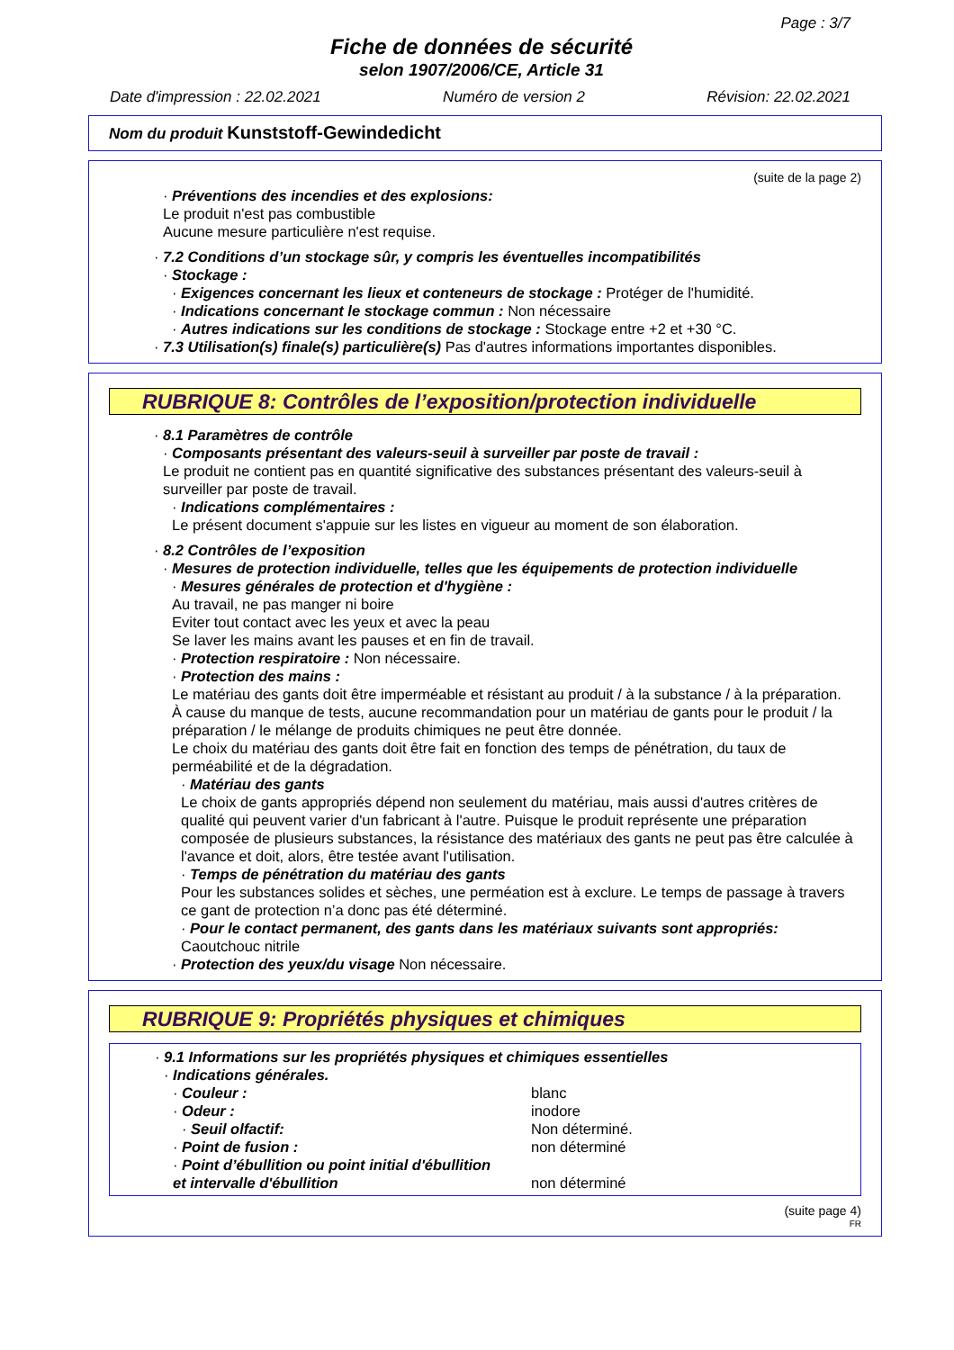Page : 3/7
Fiche de données de sécurité
selon 1907/2006/CE, Article 31
Date d'impression : 22.02.2021 Numéro de version 2 Révision: 22.02.2021
Nom du produit Kunststoff-Gewindedicht
(suite de la page 2)
· Préventions des incendies et des explosions:
Le produit n'est pas combustible
Aucune mesure particulière n'est requise.
· 7.2 Conditions d’un stockage sûr, y compris les éventuelles incompatibilités
· Stockage :
· Exigences concernant les lieux et conteneurs de stockage : Protéger de l'humidité.
· Indications concernant le stockage commun : Non nécessaire
· Autres indications sur les conditions de stockage : Stockage entre +2 et +30 °C.
· 7.3 Utilisation(s) finale(s) particulière(s) Pas d'autres informations importantes disponibles.
RUBRIQUE 8: Contrôles de l’exposition/protection individuelle
· 8.1 Paramètres de contrôle
· Composants présentant des valeurs-seuil à surveiller par poste de travail :
Le produit ne contient pas en quantité significative des substances présentant des valeurs-seuil à surveiller par poste de travail.
· Indications complémentaires :
Le présent document s'appuie sur les listes en vigueur au moment de son élaboration.
· 8.2 Contrôles de l’exposition
· Mesures de protection individuelle, telles que les équipements de protection individuelle
· Mesures générales de protection et d'hygiène :
Au travail, ne pas manger ni boire
Eviter tout contact avec les yeux et avec la peau
Se laver les mains avant les pauses et en fin de travail.
· Protection respiratoire : Non nécessaire.
· Protection des mains :
Le matériau des gants doit être imperméable et résistant au produit / à la substance / à la préparation.
À cause du manque de tests, aucune recommandation pour un matériau de gants pour le produit / la préparation / le mélange de produits chimiques ne peut être donnée.
Le choix du matériau des gants doit être fait en fonction des temps de pénétration, du taux de perméabilité et de la dégradation.
· Matériau des gants
Le choix de gants appropriés dépend non seulement du matériau, mais aussi d'autres critères de qualité qui peuvent varier d'un fabricant à l'autre. Puisque le produit représente une préparation composée de plusieurs substances, la résistance des matériaux des gants ne peut pas être calculée à l'avance et doit, alors, être testée avant l'utilisation.
· Temps de pénétration du matériau des gants
Pour les substances solides et sèches, une perméation est à exclure. Le temps de passage à travers ce gant de protection n’a donc pas été déterminé.
· Pour le contact permanent, des gants dans les matériaux suivants sont appropriés:
Caoutchouc nitrile
· Protection des yeux/du visage Non nécessaire.
RUBRIQUE 9: Propriétés physiques et chimiques
· 9.1 Informations sur les propriétés physiques et chimiques essentielles
· Indications générales.
· Couleur : blanc
· Odeur : inodore
· Seuil olfactif: Non déterminé.
· Point de fusion : non déterminé
· Point d’ébullition ou point initial d'ébullition
et intervalle d'ébullition non déterminé
(suite page 4)
FR